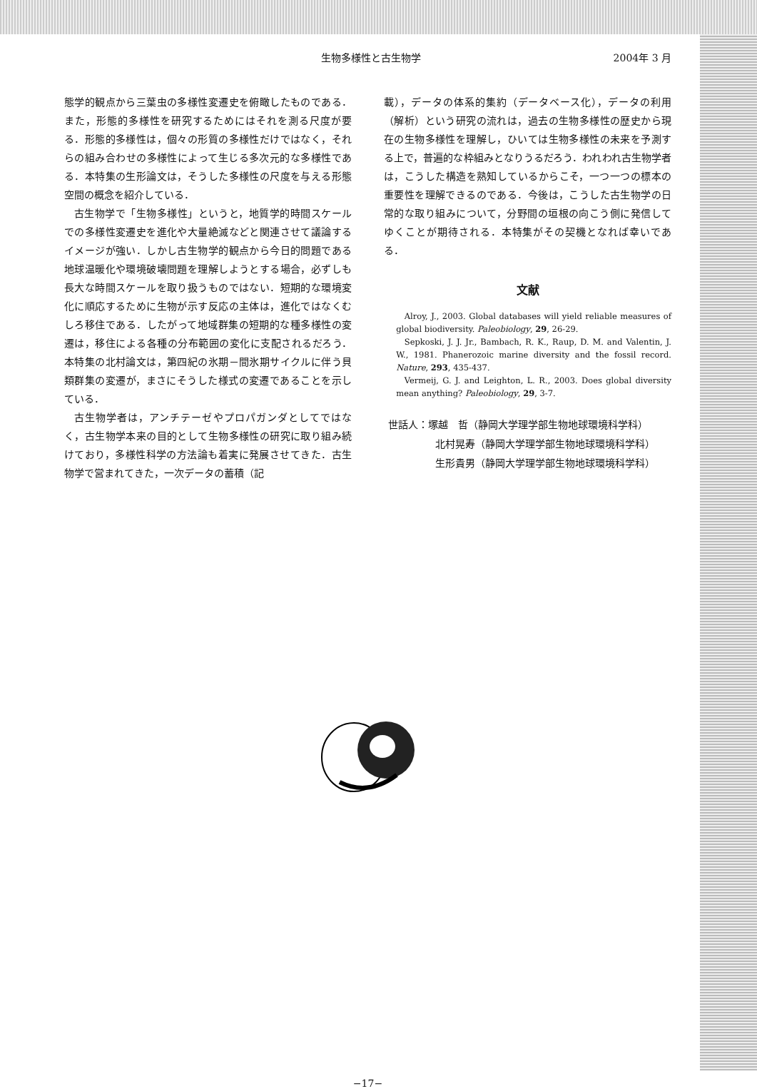生物多様性と古生物学 2004年 3 月
態学的観点から三葉虫の多様性変遷史を俯瞰したものである．また，形態的多様性を研究するためにはそれを測る尺度が要る．形態的多様性は，個々の形質の多様性だけではなく，それらの組み合わせの多様性によって生じる多次元的な多様性である．本特集の生形論文は，そうした多様性の尺度を与える形態空間の概念を紹介している．
古生物学で「生物多様性」というと，地質学的時間スケールでの多様性変遷史を進化や大量絶滅などと関連させて議論するイメージが強い．しかし古生物学的観点から今日的問題である地球温暖化や環境破壊問題を理解しようとする場合，必ずしも長大な時間スケールを取り扱うものではない．短期的な環境変化に順応するために生物が示す反応の主体は，進化ではなくむしろ移住である．したがって地域群集の短期的な種多様性の変遷は，移住による各種の分布範囲の変化に支配されるだろう．本特集の北村論文は，第四紀の氷期－間氷期サイクルに伴う貝類群集の変遷が，まさにそうした様式の変遷であることを示している．
古生物学者は，アンチテーゼやプロパガンダとしてではなく，古生物学本来の目的として生物多様性の研究に取り組み続けており，多様性科学の方法論も着実に発展させてきた．古生物学で営まれてきた，一次データの蓄積（記
載），データの体系的集約（データベース化），データの利用（解析）という研究の流れは，過去の生物多様性の歴史から現在の生物多様性を理解し，ひいては生物多様性の未来を予測する上で，普遍的な枠組みとなりうるだろう．われわれ古生物学者は，こうした構造を熟知しているからこそ，一つ一つの標本の重要性を理解できるのである．今後は，こうした古生物学の日常的な取り組みについて，分野間の垣根の向こう側に発信してゆくことが期待される．本特集がその契機となれば幸いである．
文献
Alroy, J., 2003. Global databases will yield reliable measures of global biodiversity. Paleobiology, 29, 26-29.
Sepkoski, J. J. Jr., Bambach, R. K., Raup, D. M. and Valentin, J. W., 1981. Phanerozoic marine diversity and the fossil record. Nature, 293, 435-437.
Vermeij, G. J. and Leighton, L. R., 2003. Does global diversity mean anything? Paleobiology, 29, 3-7.
世話人：塚越　哲（静岡大学理学部生物地球環境科学科）
北村晃寿（静岡大学理学部生物地球環境科学科）
生形貴男（静岡大学理学部生物地球環境科学科）
−17−